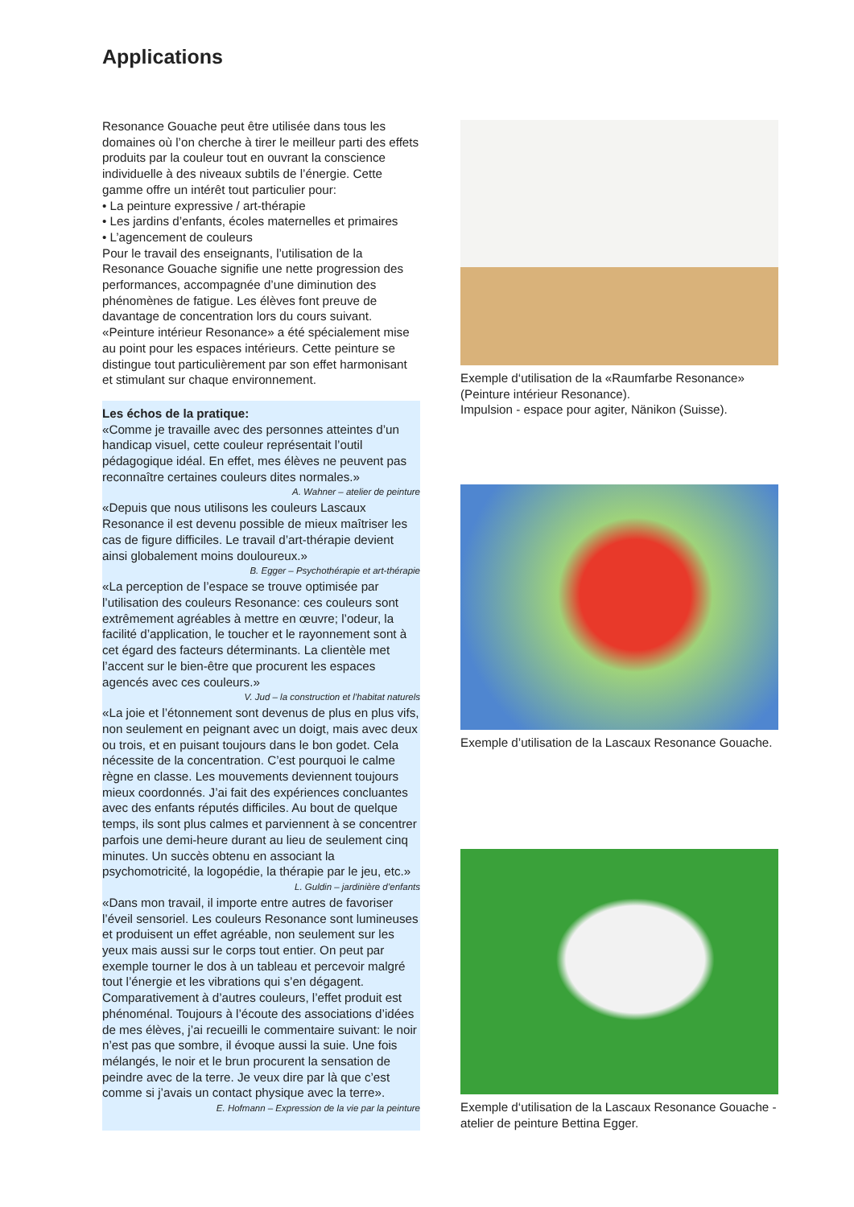Applications
Resonance Gouache peut être utilisée dans tous les domaines où l’on cherche à tirer le meilleur parti des effets produits par la couleur tout en ouvrant la conscience individuelle à des niveaux subtils de l’énergie. Cette gamme offre un intérêt tout particulier pour:
• La peinture expressive / art-thérapie
• Les jardins d’enfants, écoles maternelles et primaires
• L’agencement de couleurs
Pour le travail des enseignants, l’utilisation de la Resonance Gouache signifie une nette progression des performances, accompagnée d’une diminution des phénomènes de fatigue. Les élèves font preuve de davantage de concentration lors du cours suivant. «Peinture intérieur Resonance» a été spécialement mise au point pour les espaces intérieurs. Cette peinture se distingue tout particulièrement par son effet harmonisant et stimulant sur chaque environnement.
Les échos de la pratique:
«Comme je travaille avec des personnes atteintes d’un handicap visuel, cette couleur représentait l’outil pédagogique idéal. En effet, mes élèves ne peuvent pas reconnaître certaines couleurs dites normales.»
A. Wahner – atelier de peinture
«Depuis que nous utilisons les couleurs Lascaux Resonance il est devenu possible de mieux maîtriser les cas de figure difficiles. Le travail d’art-thérapie devient ainsi globalement moins douloureux.»
B. Egger – Psychothérapie et art-thérapie
«La perception de l’espace se trouve optimisée par l’utilisation des couleurs Resonance: ces couleurs sont extrêmement agréables à mettre en œuvre; l’odeur, la facilité d’application, le toucher et le rayonnement sont à cet égard des facteurs déterminants. La clientèle met l’accent sur le bien-être que procurent les espaces agencés avec ces couleurs.»
V. Jud – la construction et l’habitat naturels
«La joie et l’étonnement sont devenus de plus en plus vifs, non seulement en peignant avec un doigt, mais avec deux ou trois, et en puisant toujours dans le bon godet. Cela nécessite de la concentration. C’est pourquoi le calme règne en classe. Les mouvements deviennent toujours mieux coordonnés. J’ai fait des expériences concluantes avec des enfants réputés difficiles. Au bout de quelque temps, ils sont plus calmes et parviennent à se concentrer parfois une demi-heure durant au lieu de seulement cinq minutes. Un succès obtenu en associant la psychomotricité, la logopédie, la thérapie par le jeu, etc.»
L. Guldin – jardinière d’enfants
«Dans mon travail, il importe entre autres de favoriser l’éveil sensoriel. Les couleurs Resonance sont lumineuses et produisent un effet agréable, non seulement sur les yeux mais aussi sur le corps tout entier. On peut par exemple tourner le dos à un tableau et percevoir malgré tout l’énergie et les vibrations qui s’en dégagent. Comparativement à d’autres couleurs, l’effet produit est phénoménal. Toujours à l’écoute des associations d’idées de mes élèves, j’ai recueilli le commentaire suivant: le noir n’est pas que sombre, il évoque aussi la suie. Une fois mélangés, le noir et le brun procurent la sensation de peindre avec de la terre. Je veux dire par là que c’est comme si j’avais un contact physique avec la terre».
E. Hofmann – Expression de la vie par la peinture
Exemple d‘utilisation de la «Raumfarbe Resonance» (Peinture intérieur Resonance).
Impulsion - espace pour agiter, Nänikon (Suisse).
Exemple d’utilisation de la Lascaux Resonance Gouache.
Exemple d‘utilisation de la Lascaux Resonance Gouache - atelier de peinture Bettina Egger.